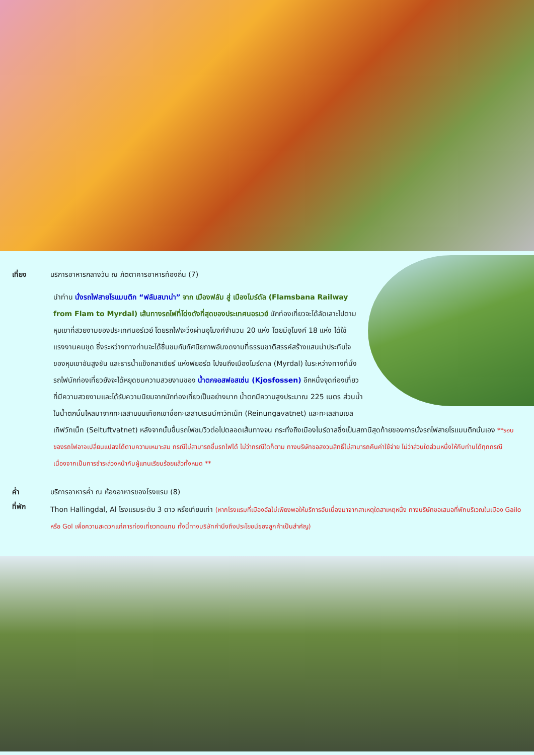เที่ยง บริการอาหารกลางวัน ณ ภัตตาคารอาหารท้องถิ่น (7)
นำท่าน นั่งรถไฟสายโรแมนติก “ฟลัมสบาน่า” จาก เมืองฟลัม สู่ เมืองไมร์ดัล (Flamsbana Railway from Flam to Myrdal) เส้นทางรถไฟที่โด่งดังที่สุดของประเทศนอรเวย์ นักท่องเที่ยวจะได้ลัดเลาะไปตาม หุบเขาที่สวยงามของประเทศนอร์เวย์ โดยรถไฟจะวิ่งผ่านอุโมงค์จำนวน 20 แห่ง โดยมีอุโมงค์ 18 แห่ง ได้ใช้แรงงานคนขุด ซึ่งระหว่างทางท่านจะได้ชื่นชมกับทัศนียภาพอันงดงามที่ธรรมชาติสรรค์สร้างแสนน่าประทับใจของหุบเขาอันสูงชัน และธารน้ำแข็งกลาเซียร์ แห่งฟยอร์ด ไปจนถึงเมืองไมร์ดาล (Myrdal) ในระหว่างทางที่นั่งรถไฟนักท่องเที่ยวยังจะได้หยุดชมความสวยงามของ น้ำตกจอสฟอสเซ่น (Kjosfossen) อีกหนึ่งจุดท่องเที่ยวที่มีความสวยงามและได้รับความนิยมจากนักท่องเที่ยวเป็นอย่างมาก น้ำตกมีความสูงประมาณ 225 เมตร ส่วนน้ำในน้ำตกนั้นไหลมาจากทะเลสาบบนเทือกเขาชื่อทะเลสาบเรนน์กาวัทเน็ท (Reinungavatnet) และทะเลสาบเซลเทิฟวัทเน็ท (Seltuftvatnet) หลังจากนั้นขึ้นรถไฟชมวิวต่อไปตลอดเส้นทางจน กระทั่งถึงเมืองไมร์ดาลซึ่งเป็นสถานีสุดท้ายของการนั่งรถไฟสายโรแมนติกนั่นเอง **รอบของรถไฟอาจเปลี่ยนแปลงได้ตามความเหมาะสม กรณีไม่สามารถขึ้นรถไฟได้ ไม่ว่ากรณีใดก็ตาม ทางบริษัทขอสงวนสิทธิ์ไม่สามารถคืนค่าใช้จ่าย ไม่ว่าส่วนใดส่วนหนึ่งให้กับท่านได้ทุกกรณี เนื่องจากเป็นการชำระล่วงหน้ากับผู้แทนเรียบร้อยแล้วทั้งหมด **
ค่ำ บริการอาหารค่ำ ณ ห้องอาหารของโรงแรม (8)
ที่พัก
Thon Hallingdal, Al โรงแรมระดับ 3 ดาว หรือเทียบเท่า (หากโรงแรมที่เมืองอัลไม่เพียงพอให้บริการอันเนื่องมาจากสาเหตุใดสาเหตุหนึ่ง ทางบริษัทขอเสนอที่พักบริเวณในเมือง Gailo หรือ Gol เพื่อความสะดวกแก่การท่องเที่ยวทดแทน ทั้งนี้ทางบริษัทคำนึงถึงประโยชน์ของลูกค้าเป็นสำคัญ)